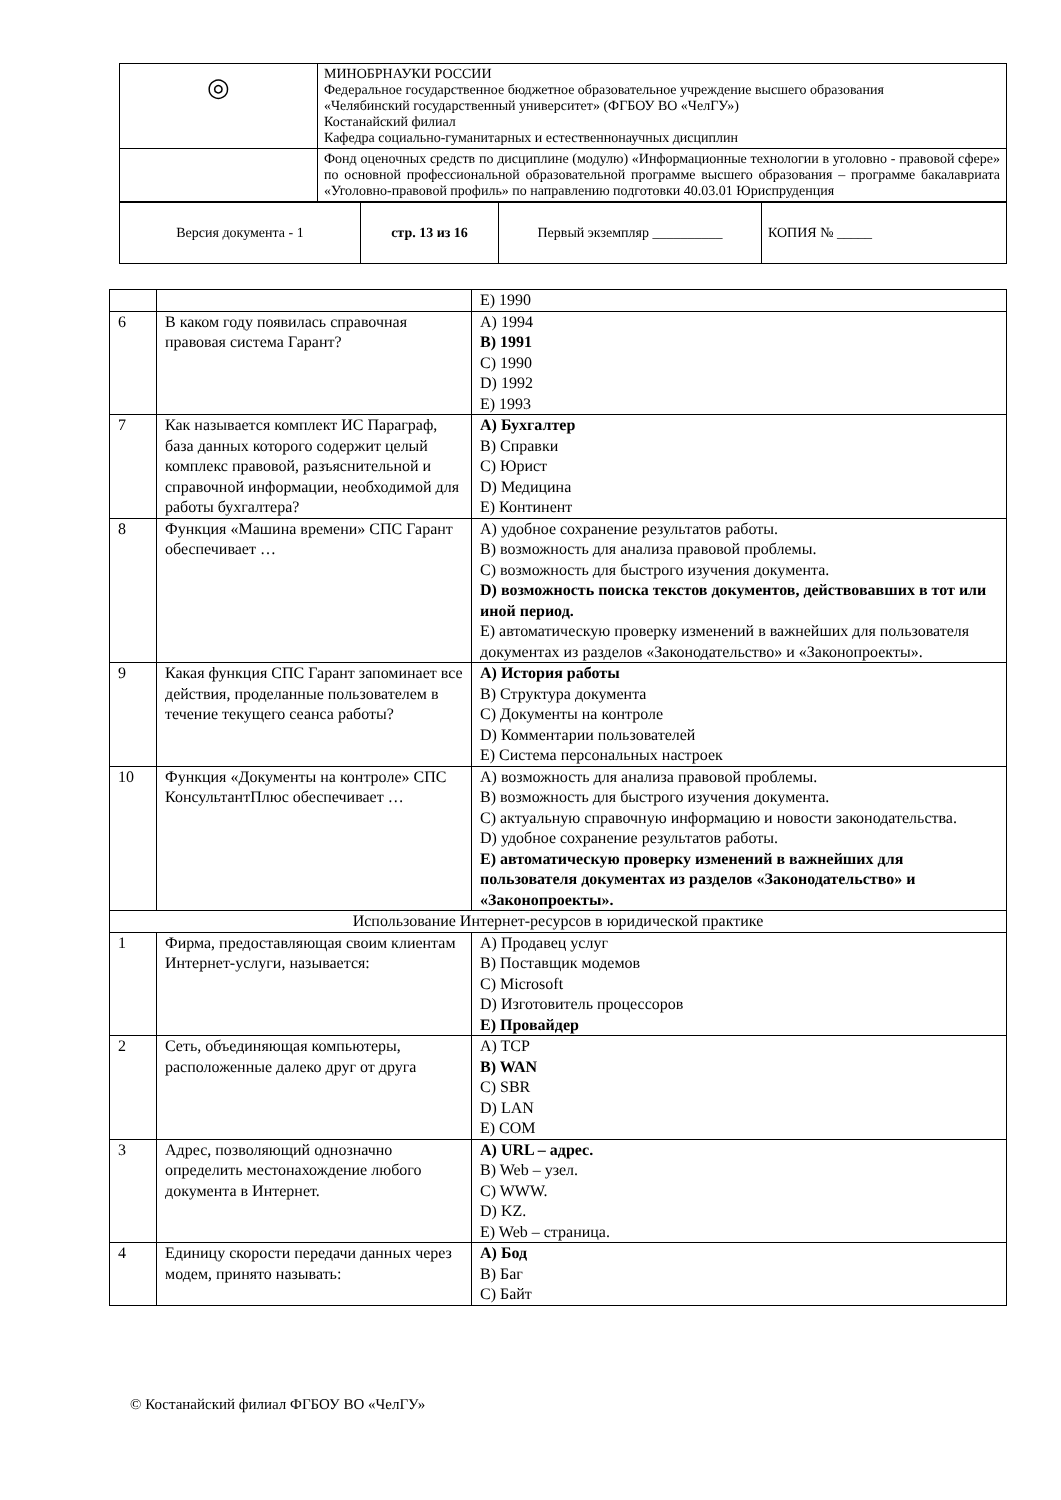| ◎ | МИНОБРНАУКИ РОССИИ Федеральное государственное бюджетное образовательное учреждение высшего образования «Челябинский государственный университет» (ФГБОУ ВО «ЧелГУ») Костанайский филиал Кафедра социально-гуманитарных и естественнонаучных дисциплин |
| | Фонд оценочных средств по дисциплине (модулю) «Информационные технологии в уголовно - правовой сфере» по основной профессиональной образовательной программе высшего образования – программе бакалавриата «Уголовно-правовой профиль» по направлению подготовки 40.03.01 Юриспруденция |
| Версия документа - 1 | стр. 13 из 16 | Первый экземпляр __________ | КОПИЯ № _____ |
| | | E) 1990 |
| 6 | В каком году появилась справочная правовая система Гарант? | A) 1994 B) 1991 C) 1990 D) 1992 E) 1993 |
| 7 | Как называется комплект ИС Параграф, база данных которого содержит целый комплекс правовой, разъяснительной и справочной информации, необходимой для работы бухгалтера? | A) Бухгалтер B) Справки C) Юрист D) Медицина E) Континент |
| 8 | Функция «Машина времени» СПС Гарант обеспечивает … | A) удобное сохранение результатов работы. B) возможность для анализа правовой проблемы. C) возможность для быстрого изучения документа. D) возможность поиска текстов документов, действовавших в тот или иной период. E) автоматическую проверку изменений в важнейших для пользователя документах из разделов «Законодательство» и «Законопроекты». |
| 9 | Какая функция СПС Гарант запоминает все действия, проделанные пользователем в течение текущего сеанса работы? | A) История работы B) Структура документа C) Документы на контроле D) Комментарии пользователей E) Система персональных настроек |
| 10 | Функция «Документы на контроле» СПС КонсультантПлюс обеспечивает … | A) возможность для анализа правовой проблемы. B) возможность для быстрого изучения документа. C) актуальную справочную информацию и новости законодательства. D) удобное сохранение результатов работы. E) автоматическую проверку изменений в важнейших для пользователя документах из разделов «Законодательство» и «Законопроекты». |
| Использование Интернет-ресурсов в юридической практике | | |
| 1 | Фирма, предоставляющая своим клиентам Интернет-услуги, называется: | A) Продавец услуг B) Поставщик модемов C) Microsoft D) Изготовитель процессоров E) Провайдер |
| 2 | Сеть, объединяющая компьютеры, расположенные далеко друг от друга | A) TCP B) WAN C) SBR D) LAN E) COM |
| 3 | Адрес, позволяющий однозначно определить местонахождение любого документа в Интернет. | A) URL – адрес. B) Web – узел. C) WWW. D) KZ. E) Web – страница. |
| 4 | Единицу скорости передачи данных через модем, принято называть: | A) Бод B) Баг C) Байт |
© Костанайский филиал ФГБОУ ВО «ЧелГУ»